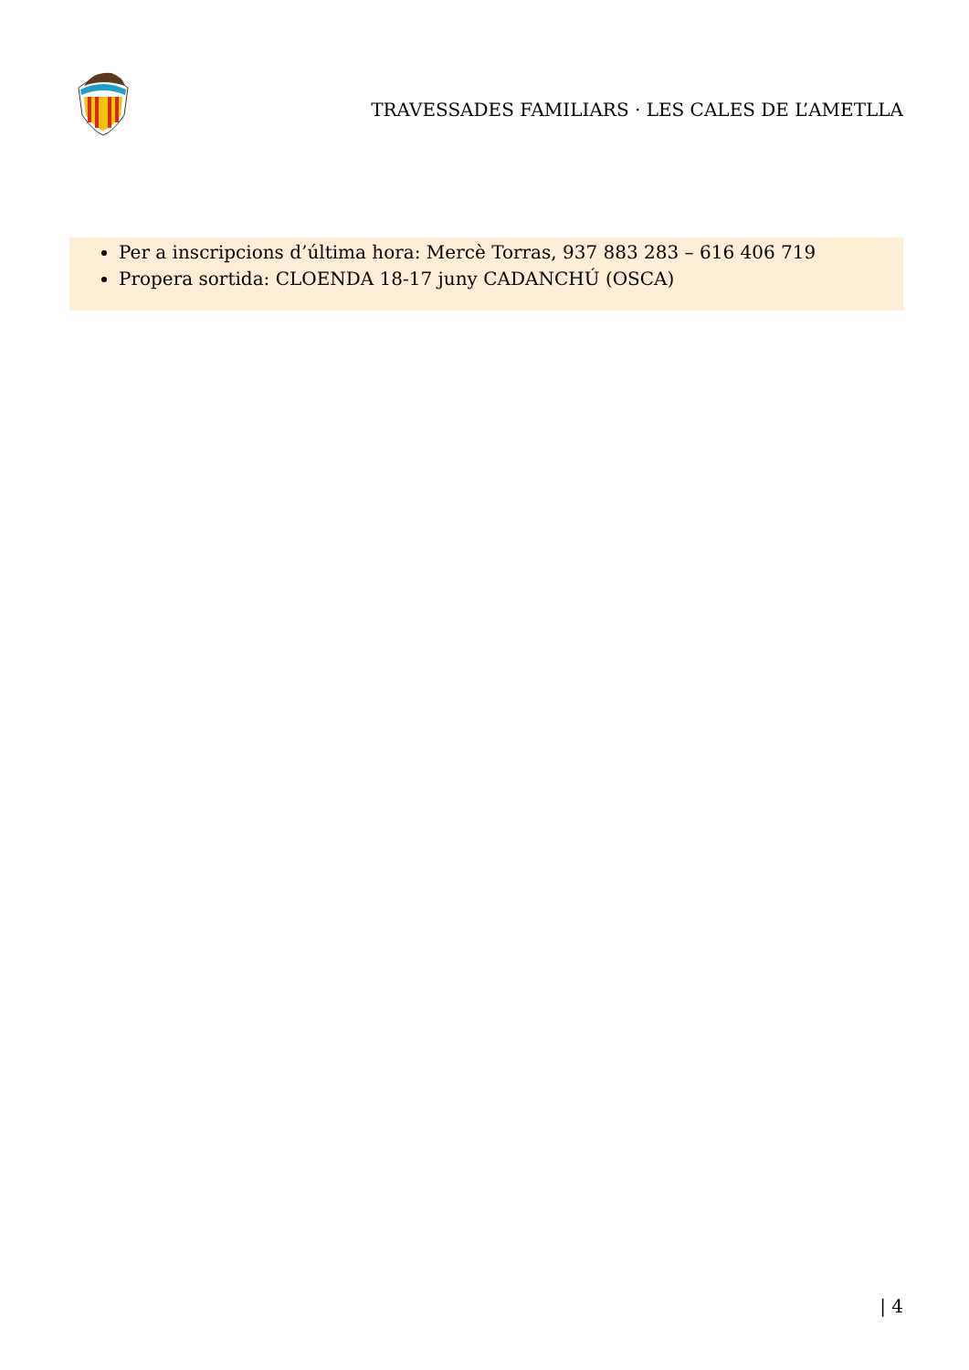TRAVESSADES FAMILIARS · LES CALES DE L’AMETLLA
Per a inscripcions d’última hora: Mercè Torras, 937 883 283 – 616 406 719
Propera sortida: CLOENDA 18-17 juny CADANCHÚ (OSCA)
| 4